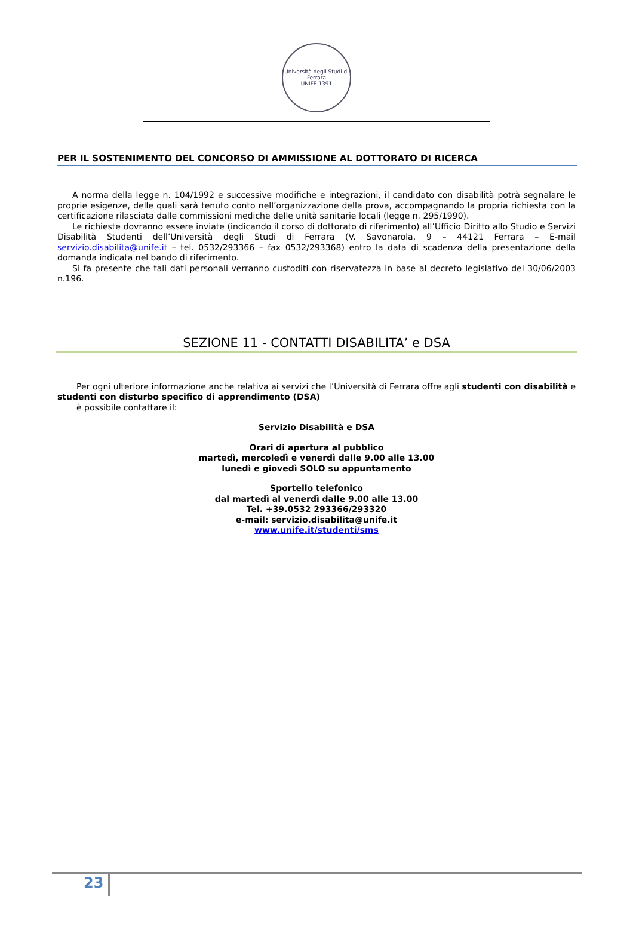Università degli Studi di Ferrara
UNIFE 1391
PER IL SOSTENIMENTO DEL CONCORSO DI AMMISSIONE AL DOTTORATO DI RICERCA
A norma della legge n. 104/1992 e successive modifiche e integrazioni, il candidato con disabilità potrà segnalare le proprie esigenze, delle quali sarà tenuto conto nell’organizzazione della prova, accompagnando la propria richiesta con la certificazione rilasciata dalle commissioni mediche delle unità sanitarie locali (legge n. 295/1990).
Le richieste dovranno essere inviate (indicando il corso di dottorato di riferimento) all’Ufficio Diritto allo Studio e Servizi Disabilità Studenti dell’Università degli Studi di Ferrara (V. Savonarola, 9 – 44121 Ferrara – E-mail servizio.disabilita@unife.it – tel. 0532/293366 – fax 0532/293368) entro la data di scadenza della presentazione della domanda indicata nel bando di riferimento.
Si fa presente che tali dati personali verranno custoditi con riservatezza in base al decreto legislativo del 30/06/2003 n.196.
SEZIONE 11 - CONTATTI DISABILITA’ e DSA
Per ogni ulteriore informazione anche relativa ai servizi che l’Università di Ferrara offre agli studenti con disabilità e studenti con disturbo specifico di apprendimento (DSA)
è possibile contattare il:
Servizio Disabilità e DSA
Orari di apertura al pubblico
martedì, mercoledì e venerdì dalle 9.00 alle 13.00
lunedì e giovedì SOLO su appuntamento
Sportello telefonico
dal martedì al venerdì dalle 9.00 alle 13.00
Tel. +39.0532 293366/293320
e-mail: servizio.disabilita@unife.it
www.unife.it/studenti/sms
23